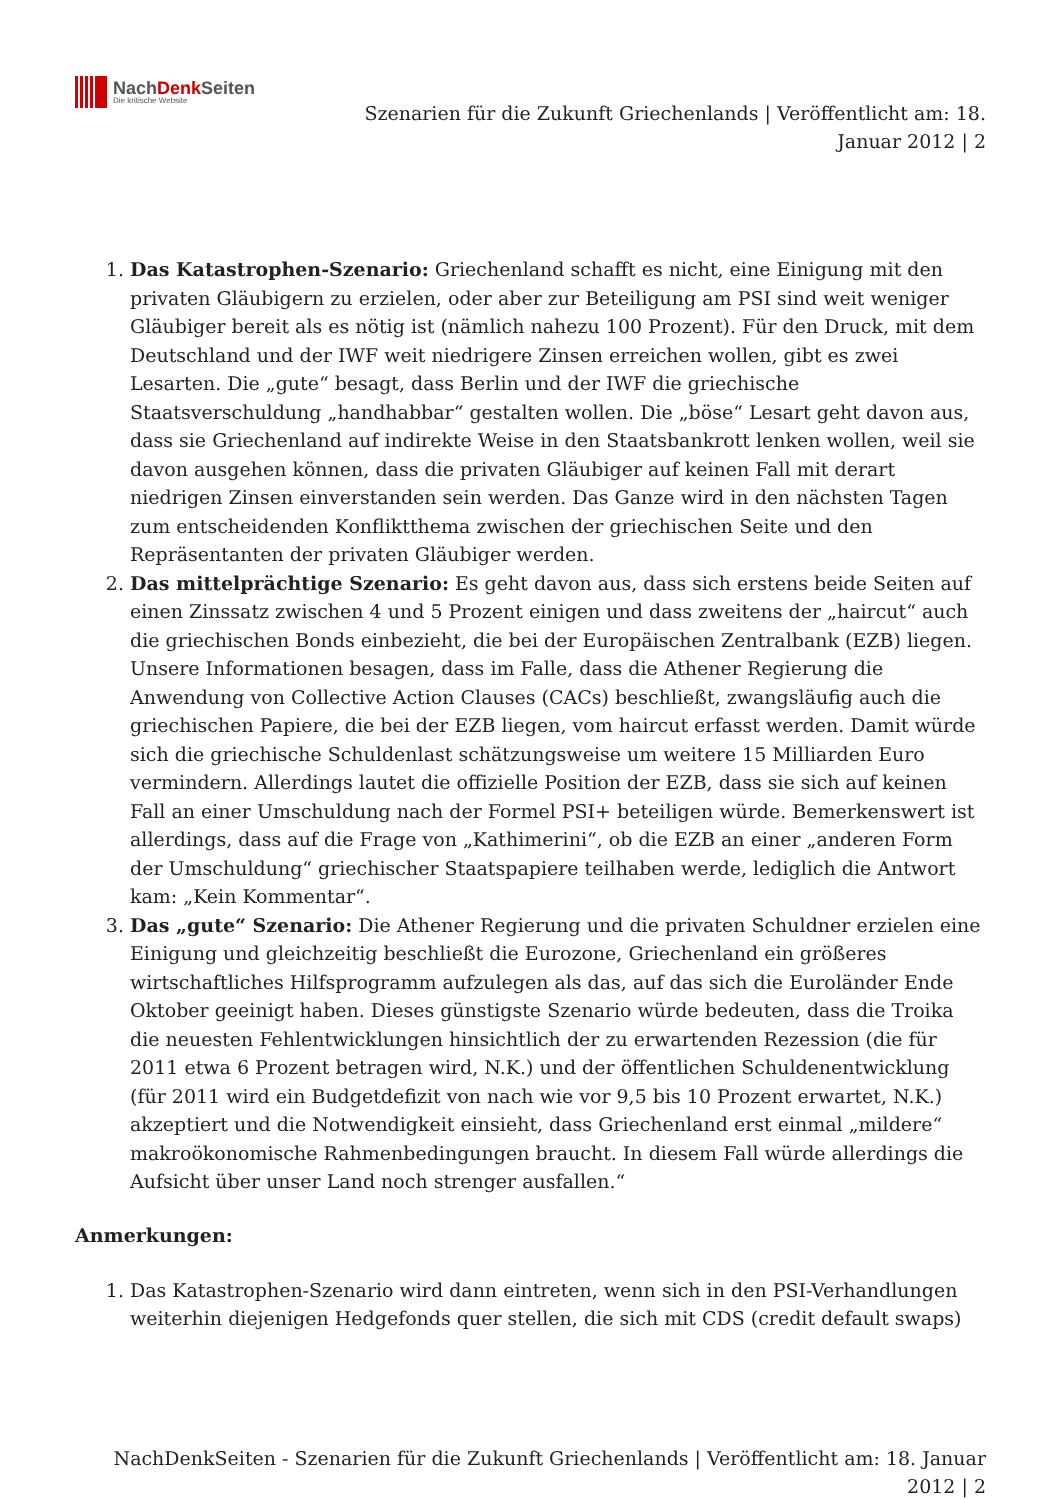NachDenk Seiten
Die kritische Website
Szenarien für die Zukunft Griechenlands | Veröffentlicht am: 18.
Januar 2012 | 2
1. Das Katastrophen-Szenario: Griechenland schafft es nicht, eine Einigung mit den privaten Gläubigern zu erzielen, oder aber zur Beteiligung am PSI sind weit weniger Gläubiger bereit als es nötig ist (nämlich nahezu 100 Prozent). Für den Druck, mit dem Deutschland und der IWF weit niedrigere Zinsen erreichen wollen, gibt es zwei Lesarten. Die „gute“ besagt, dass Berlin und der IWF die griechische Staatsverschuldung „handhabbar“ gestalten wollen. Die „böse“ Lesart geht davon aus, dass sie Griechenland auf indirekte Weise in den Staatsbankrott lenken wollen, weil sie davon ausgehen können, dass die privaten Gläubiger auf keinen Fall mit derart niedrigen Zinsen einverstanden sein werden. Das Ganze wird in den nächsten Tagen zum entscheidenden Konfliktthema zwischen der griechischen Seite und den Repräsentanten der privaten Gläubiger werden.
2. Das mittelprächtige Szenario: Es geht davon aus, dass sich erstens beide Seiten auf einen Zinssatz zwischen 4 und 5 Prozent einigen und dass zweitens der „haircut“ auch die griechischen Bonds einbezieht, die bei der Europäischen Zentralbank (EZB) liegen. Unsere Informationen besagen, dass im Falle, dass die Athener Regierung die Anwendung von Collective Action Clauses (CACs) beschließt, zwangsläufig auch die griechischen Papiere, die bei der EZB liegen, vom haircut erfasst werden. Damit würde sich die griechische Schuldenlast schätzungsweise um weitere 15 Milliarden Euro vermindern. Allerdings lautet die offizielle Position der EZB, dass sie sich auf keinen Fall an einer Umschuldung nach der Formel PSI+ beteiligen würde. Bemerkenswert ist allerdings, dass auf die Frage von „Kathimerini“, ob die EZB an einer „anderen Form der Umschuldung“ griechischer Staatspapiere teilhaben werde, lediglich die Antwort kam: „Kein Kommentar“.
3. Das „gute“ Szenario: Die Athener Regierung und die privaten Schuldner erzielen eine Einigung und gleichzeitig beschließt die Eurozone, Griechenland ein größeres wirtschaftliches Hilfsprogramm aufzulegen als das, auf das sich die Euroländer Ende Oktober geeinigt haben. Dieses günstigste Szenario würde bedeuten, dass die Troika die neuesten Fehlentwicklungen hinsichtlich der zu erwartenden Rezession (die für 2011 etwa 6 Prozent betragen wird, N.K.) und der öffentlichen Schuldenentwicklung (für 2011 wird ein Budgetdefizit von nach wie vor 9,5 bis 10 Prozent erwartet, N.K.) akzeptiert und die Notwendigkeit einsieht, dass Griechenland erst einmal „mildere“ makroökonomische Rahmenbedingungen braucht. In diesem Fall würde allerdings die Aufsicht über unser Land noch strenger ausfallen.“
Anmerkungen:
1. Das Katastrophen-Szenario wird dann eintreten, wenn sich in den PSI-Verhandlungen weiterhin diejenigen Hedgefonds quer stellen, die sich mit CDS (credit default swaps)
NachDenkSeiten - Szenarien für die Zukunft Griechenlands | Veröffentlicht am: 18. Januar
2012 | 2